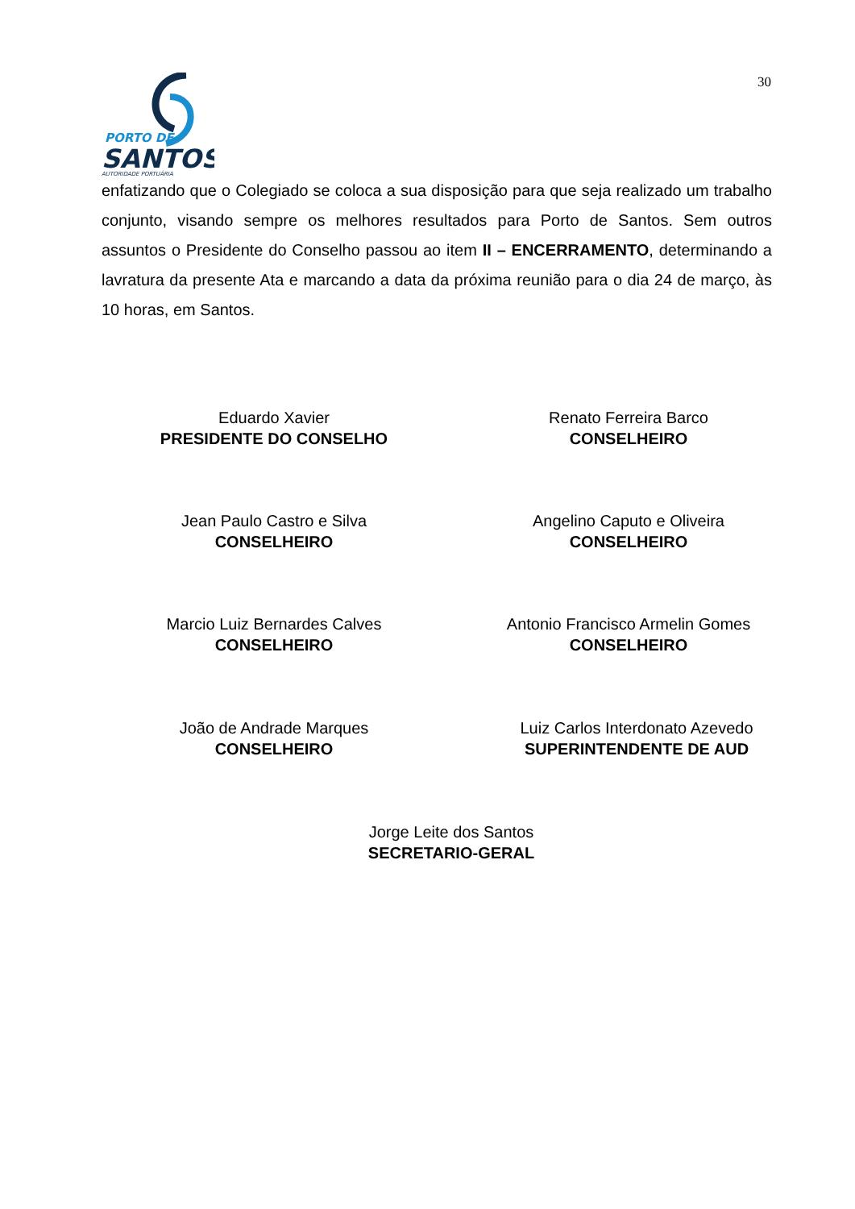30
PORTO DE
SANTOS
AUTORIDADE PORTUÁRIA
enfatizando que o Colegiado se coloca a sua disposição para que seja realizado um trabalho conjunto, visando sempre os melhores resultados para Porto de Santos. Sem outros assuntos o Presidente do Conselho passou ao item II – ENCERRAMENTO, determinando a lavratura da presente Ata e marcando a data da próxima reunião para o dia 24 de março, às 10 horas, em Santos.
Eduardo Xavier
PRESIDENTE DO CONSELHO
Renato Ferreira Barco
CONSELHEIRO
Jean Paulo Castro e Silva
CONSELHEIRO
Angelino Caputo e Oliveira
CONSELHEIRO
Marcio Luiz Bernardes Calves
CONSELHEIRO
Antonio Francisco Armelin Gomes
CONSELHEIRO
João de Andrade Marques
CONSELHEIRO
Luiz Carlos Interdonato Azevedo
SUPERINTENDENTE DE AUD
Jorge Leite dos Santos
SECRETARIO-GERAL